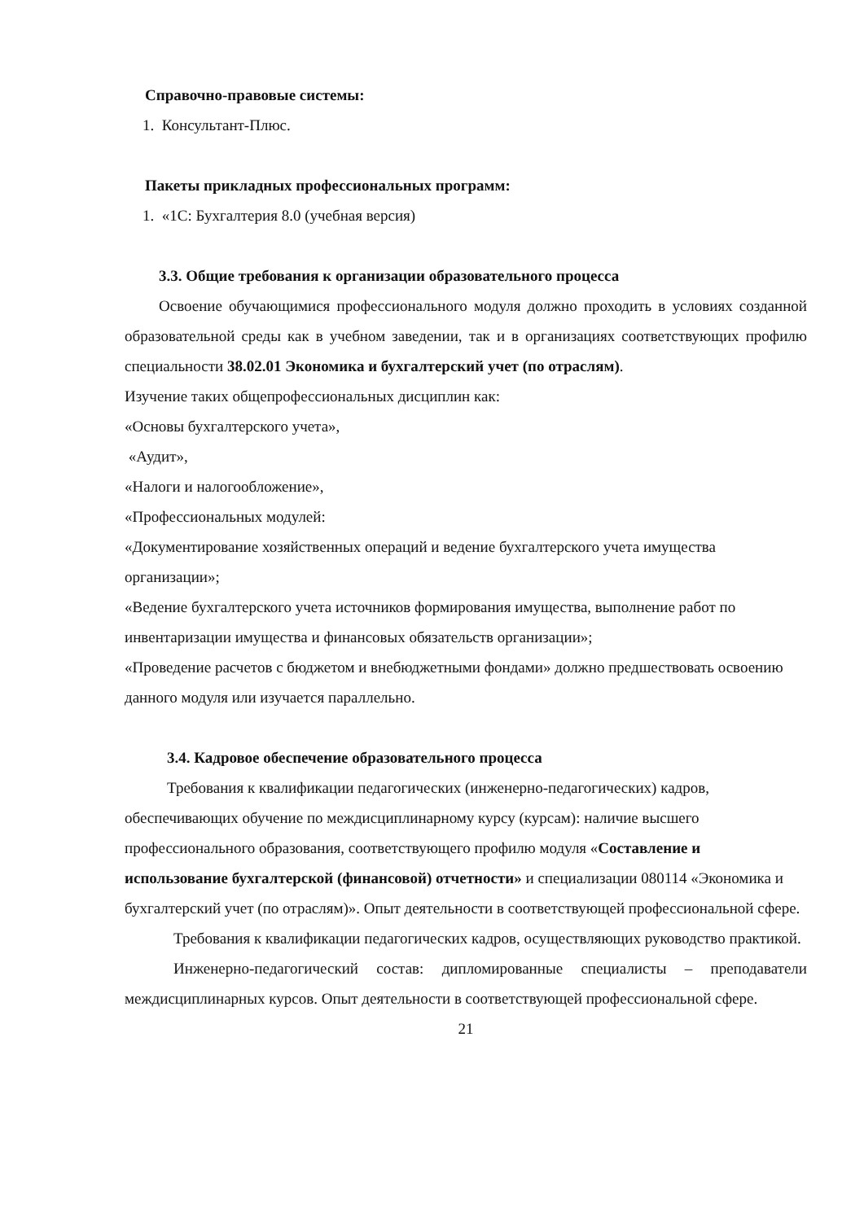Справочно-правовые системы:
1. Консультант-Плюс.
Пакеты прикладных профессиональных программ:
1. «1С: Бухгалтерия 8.0 (учебная версия)
3.3. Общие требования к организации образовательного процесса
Освоение обучающимися профессионального модуля должно проходить в условиях созданной образовательной среды как в учебном заведении, так и в организациях соответствующих профилю специальности 38.02.01 Экономика и бухгалтерский учет (по отраслям).
Изучение таких общепрофессиональных дисциплин как:
«Основы бухгалтерского учета»,
«Аудит»,
«Налоги и налогообложение»,
«Профессиональных модулей:
«Документирование хозяйственных операций и ведение бухгалтерского учета имущества организации»;
«Ведение бухгалтерского учета источников формирования имущества, выполнение работ по инвентаризации имущества и финансовых обязательств организации»;
«Проведение расчетов с бюджетом и внебюджетными фондами» должно предшествовать освоению данного модуля или изучается параллельно.
3.4. Кадровое обеспечение образовательного процесса
Требования к квалификации педагогических (инженерно-педагогических) кадров, обеспечивающих обучение по междисциплинарному курсу (курсам): наличие высшего профессионального образования, соответствующего профилю модуля «Составление и использование бухгалтерской (финансовой) отчетности» и специализации 080114 «Экономика и бухгалтерский учет (по отраслям)». Опыт деятельности в соответствующей профессиональной сфере.
Требования к квалификации педагогических кадров, осуществляющих руководство практикой.
Инженерно-педагогический состав: дипломированные специалисты – преподаватели междисциплинарных курсов. Опыт деятельности в соответствующей профессиональной сфере.
21